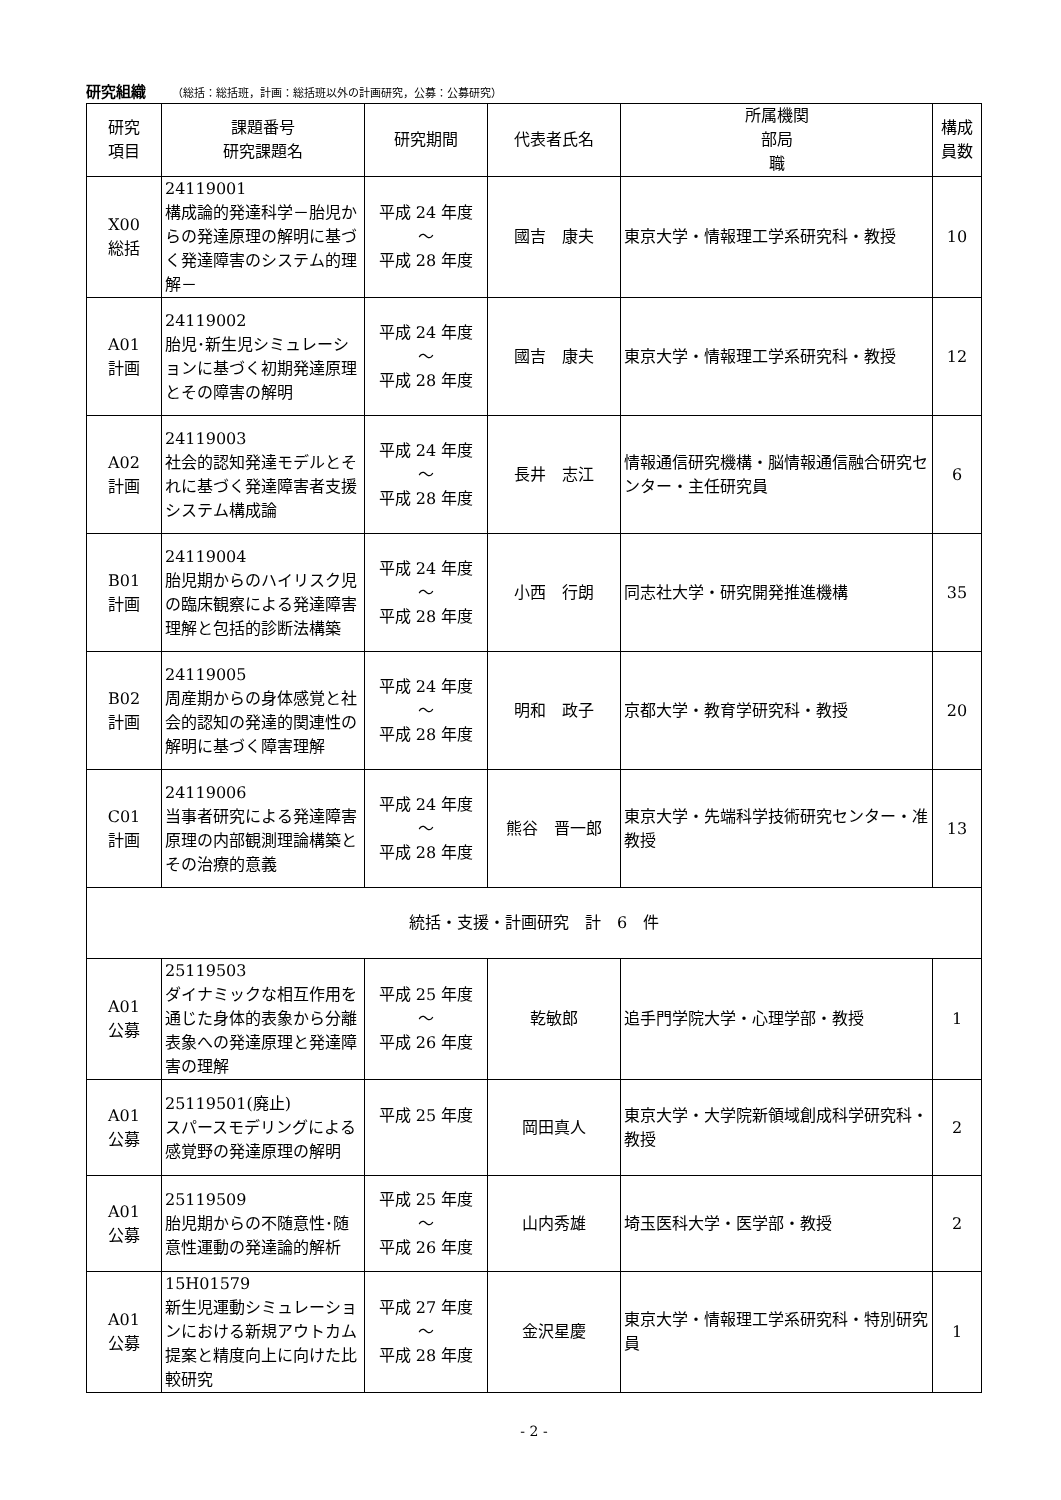研究組織 （総括：総括班，計画：総括班以外の計画研究，公募：公募研究）
| 研究 項目 | 課題番号 研究課題名 | 研究期間 | 代表者氏名 | 所属機関 部局 職 | 構成 員数 |
| --- | --- | --- | --- | --- | --- |
| X00 総括 | 24119001 構成論的発達科学－胎児からの発達原理の解明に基づく発達障害のシステム的理解－ | 平成 24 年度 ～ 平成 28 年度 | 國吉 康夫 | 東京大学・情報理工学系研究科・教授 | 10 |
| A01 計画 | 24119002 胎児･新生児シミュレーションに基づく初期発達原理とその障害の解明 | 平成 24 年度 ～ 平成 28 年度 | 國吉 康夫 | 東京大学・情報理工学系研究科・教授 | 12 |
| A02 計画 | 24119003 社会的認知発達モデルとそれに基づく発達障害者支援システム構成論 | 平成 24 年度 ～ 平成 28 年度 | 長井 志江 | 情報通信研究機構・脳情報通信融合研究センター・主任研究員 | 6 |
| B01 計画 | 24119004 胎児期からのハイリスク児の臨床観察による発達障害理解と包括的診断法構築 | 平成 24 年度 ～ 平成 28 年度 | 小西 行朗 | 同志社大学・研究開発推進機構 | 35 |
| B02 計画 | 24119005 周産期からの身体感覚と社会的認知の発達的関連性の解明に基づく障害理解 | 平成 24 年度 ～ 平成 28 年度 | 明和 政子 | 京都大学・教育学研究科・教授 | 20 |
| C01 計画 | 24119006 当事者研究による発達障害原理の内部観測理論構築とその治療的意義 | 平成 24 年度 ～ 平成 28 年度 | 熊谷 晋一郎 | 東京大学・先端科学技術研究センター・准教授 | 13 |
| 統括・支援・計画研究 計 6 件 | | | | | |
| A01 公募 | 25119503 ダイナミックな相互作用を通じた身体的表象から分離表象への発達原理と発達障害の理解 | 平成 25 年度 ～ 平成 26 年度 | 乾敏郎 | 追手門学院大学・心理学部・教授 | 1 |
| A01 公募 | 25119501(廃止) スパースモデリングによる感覚野の発達原理の解明 | 平成 25 年度 | 岡田真人 | 東京大学・大学院新領域創成科学研究科・教授 | 2 |
| A01 公募 | 25119509 胎児期からの不随意性･随意性運動の発達論的解析 | 平成 25 年度 ～ 平成 26 年度 | 山内秀雄 | 埼玉医科大学・医学部・教授 | 2 |
| A01 公募 | 15H01579 新生児運動シミュレーションにおける新規アウトカム提案と精度向上に向けた比較研究 | 平成 27 年度 ～ 平成 28 年度 | 金沢星慶 | 東京大学・情報理工学系研究科・特別研究員 | 1 |
- 2 -